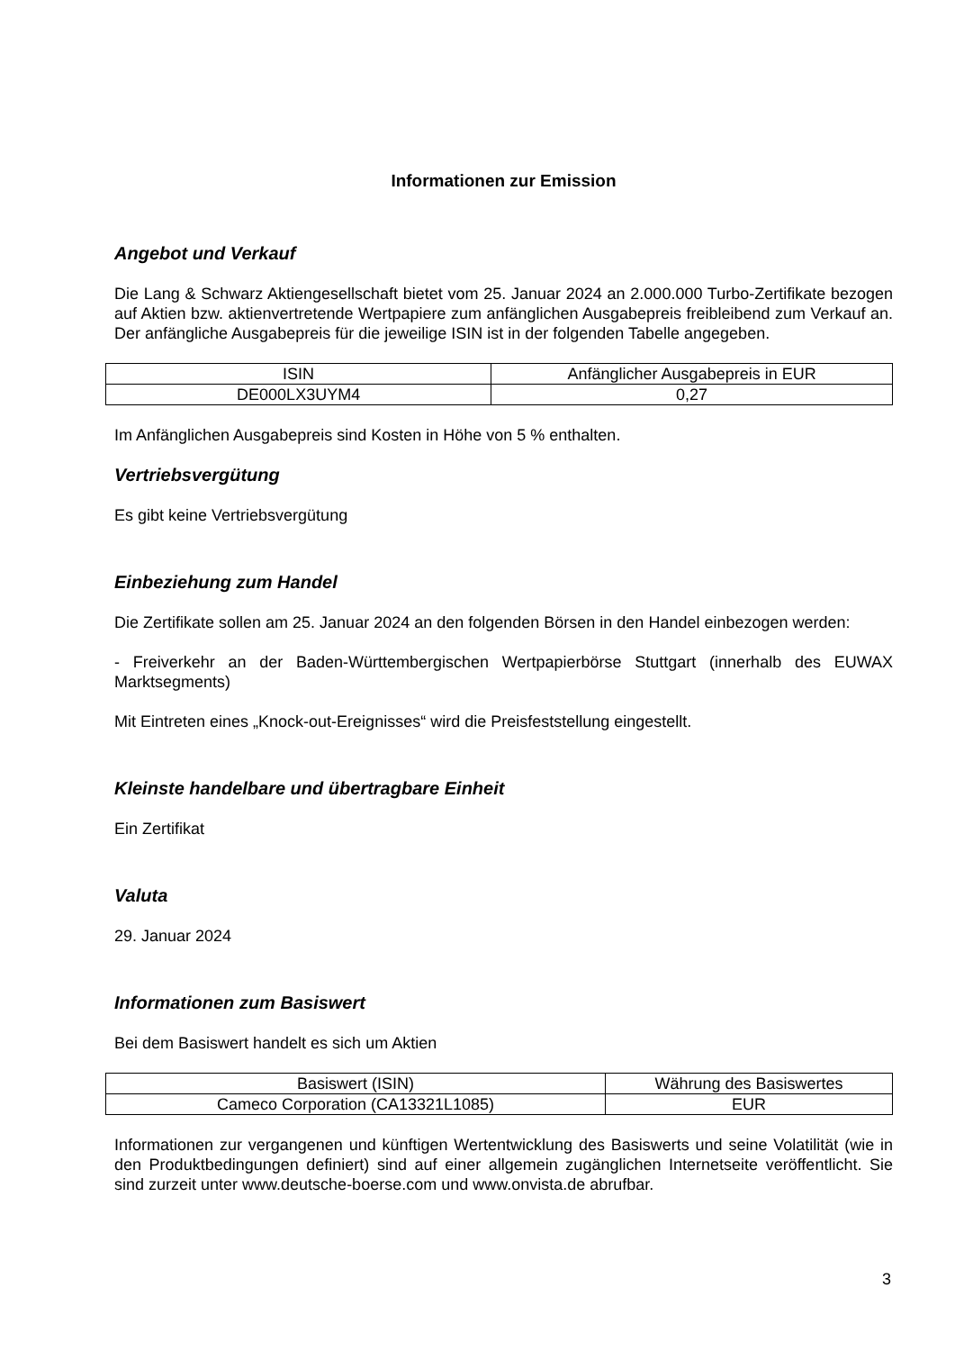Informationen zur Emission
Angebot und Verkauf
Die Lang & Schwarz Aktiengesellschaft bietet vom 25. Januar 2024 an 2.000.000 Turbo-Zertifikate bezogen auf Aktien bzw. aktienvertretende Wertpapiere zum anfänglichen Ausgabepreis freibleibend zum Verkauf an. Der anfängliche Ausgabepreis für die jeweilige ISIN ist in der folgenden Tabelle angegeben.
| ISIN | Anfänglicher Ausgabepreis in EUR |
| --- | --- |
| DE000LX3UYM4 | 0,27 |
Im Anfänglichen Ausgabepreis sind Kosten in Höhe von 5 % enthalten.
Vertriebsvergütung
Es gibt keine Vertriebsvergütung
Einbeziehung zum Handel
Die Zertifikate sollen am 25. Januar 2024 an den folgenden Börsen in den Handel einbezogen werden:
- Freiverkehr an der Baden-Württembergischen Wertpapierbörse Stuttgart (innerhalb des EUWAX Marktsegments)
Mit Eintreten eines „Knock-out-Ereignisses“ wird die Preisfeststellung eingestellt.
Kleinste handelbare und übertragbare Einheit
Ein Zertifikat
Valuta
29. Januar 2024
Informationen zum Basiswert
Bei dem Basiswert handelt es sich um Aktien
| Basiswert (ISIN) | Währung des Basiswertes |
| --- | --- |
| Cameco Corporation (CA13321L1085) | EUR |
Informationen zur vergangenen und künftigen Wertentwicklung des Basiswerts und seine Volatilität (wie in den Produktbedingungen definiert) sind auf einer allgemein zugänglichen Internetseite veröffentlicht. Sie sind zurzeit unter www.deutsche-boerse.com und www.onvista.de abrufbar.
3